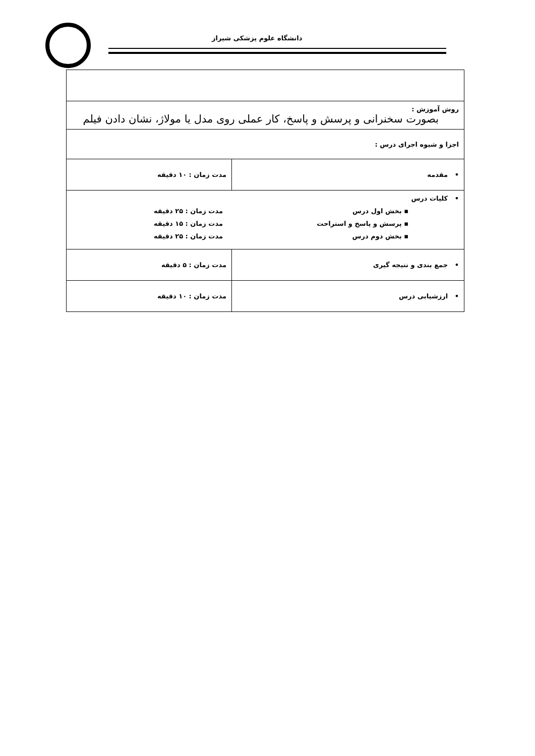دانشگاه علوم پزشکی شیراز
| روش آموزش : بصورت سخنرانی و پرسش و پاسخ، کار عملی روی مدل یا مولاژ، نشان دادن فیلم | |
| اجزا و شیوه اجرای درس : | |
| • مقدمه | مدت زمان : ۱۰ دقیقه |
| • کلیات درس ▪ بخش اول درس مدت زمان : ۲۵ دقیقه ▪ پرسش و پاسخ و استراحت مدت زمان : ۱۵ دقیقه ▪ بخش دوم درس مدت زمان : ۲۵ دقیقه | |
| • جمع بندی و نتیجه گیری | مدت زمان : ۵ دقیقه |
| • ارزشیابی درس | مدت زمان : ۱۰ دقیقه |